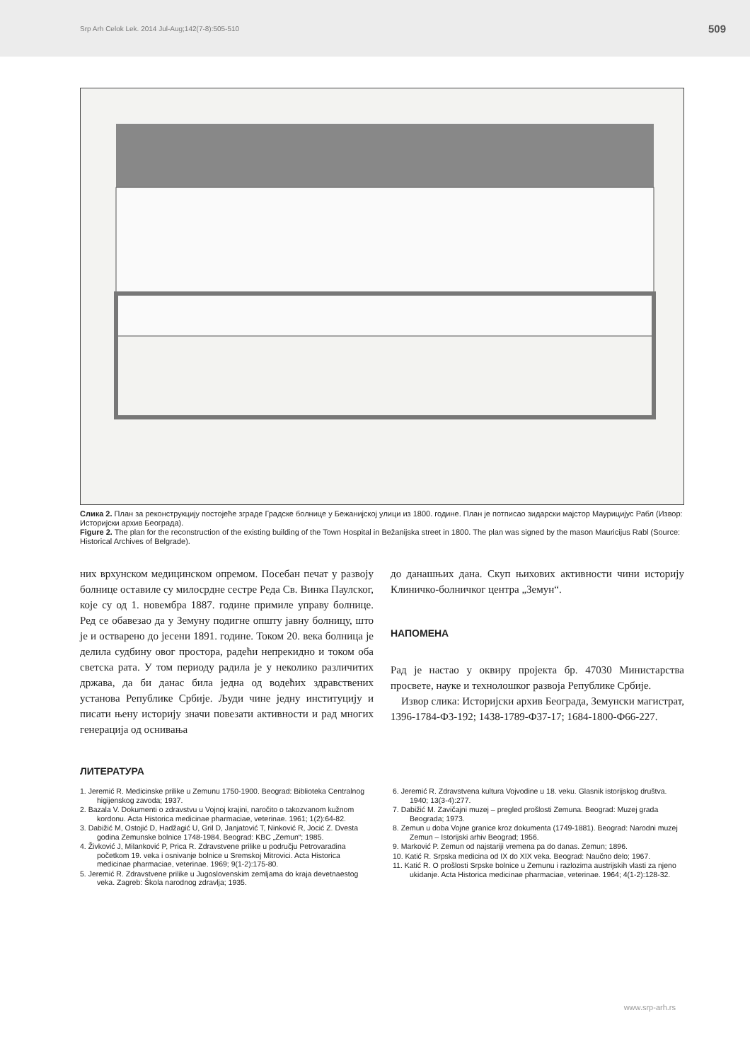Srp Arh Celok Lek. 2014 Jul-Aug;142(7-8):505-510 509
Слика 2. План за реконструкцију постојеће зграде Градске болнице у Бежанијској улици из 1800. године. План је потписао зидарски мајстор Маурицијус Рабл (Извор: Историјски архив Београда).
Figure 2. The plan for the reconstruction of the existing building of the Town Hospital in Bežanijska street in 1800. The plan was signed by the mason Mauricijus Rabl (Source: Historical Archives of Belgrade).
них врхунском медицинском опремом. Посебан печат у развоју болнице оставиле су милосрдне сестре Реда Св. Винка Паулског, које су од 1. новембра 1887. године примиле управу болнице. Ред се обавезао да у Земуну подигне општу јавну болницу, што је и остварено до јесени 1891. године. Током 20. века болница је делила судбину овог простора, радећи непрекидно и током оба светска рата. У том периоду радила је у неколико различитих држава, да би данас била једна од водећих здравствених установа Републике Србије. Људи чине једну институцију и писати њену историју значи повезати активности и рад многих генерација од оснивања
до данашњих дана. Скуп њихових активности чини историју Клиничко-болничког центра „Земун“.
НАПОМЕНА
Рад је настао у оквиру пројекта бр. 47030 Министарства просвете, науке и технолошког развоја Републике Србије.
Извор слика: Историјски архив Београда, Земунски магистрат, 1396-1784-Ф3-192; 1438-1789-Ф37-17; 1684-1800-Ф66-227.
ЛИТЕРАТУРА
1. Jeremić R. Medicinske prilike u Zemunu 1750-1900. Beograd: Biblioteka Centralnog higijenskog zavoda; 1937.
2. Bazala V. Dokumenti o zdravstvu u Vojnoj krajini, naročito o takozvanom kužnom kordonu. Acta Historica medicinae pharmaciae, veterinae. 1961; 1(2):64-82.
3. Dabižić M, Ostojić D, Hadžagić U, Gril D, Janjatović T, Ninković R, Jocić Z. Dvesta godina Zemunske bolnice 1748-1984. Beograd: KBC „Zemun“; 1985.
4. Živković J, Milanković P, Prica R. Zdravstvene prilike u području Petrovaradina početkom 19. veka i osnivanje bolnice u Sremskoj Mitrovici. Acta Historica medicinae pharmaciae, veterinae. 1969; 9(1-2):175-80.
5. Jeremić R. Zdravstvene prilike u Jugoslovenskim zemljama do kraja devetnaestog veka. Zagreb: Škola narodnog zdravlja; 1935.
6. Jeremić R. Zdravstvena kultura Vojvodine u 18. veku. Glasnik istorijskog društva. 1940; 13(3-4):277.
7. Dabižić M. Zavičajni muzej – pregled prošlosti Zemuna. Beograd: Muzej grada Beograda; 1973.
8. Zemun u doba Vojne granice kroz dokumenta (1749-1881). Beograd: Narodni muzej Zemun – Istorijski arhiv Beograd; 1956.
9. Marković P. Zemun od najstariji vremena pa do danas. Zemun; 1896.
10. Katić R. Srpska medicina od IX do XIX veka. Beograd: Naučno delo; 1967.
11. Katić R. O prošlosti Srpske bolnice u Zemunu i razlozima austrijskih vlasti za njeno ukidanje. Acta Historica medicinae pharmaciae, veterinae. 1964; 4(1-2):128-32.
www.srp-arh.rs